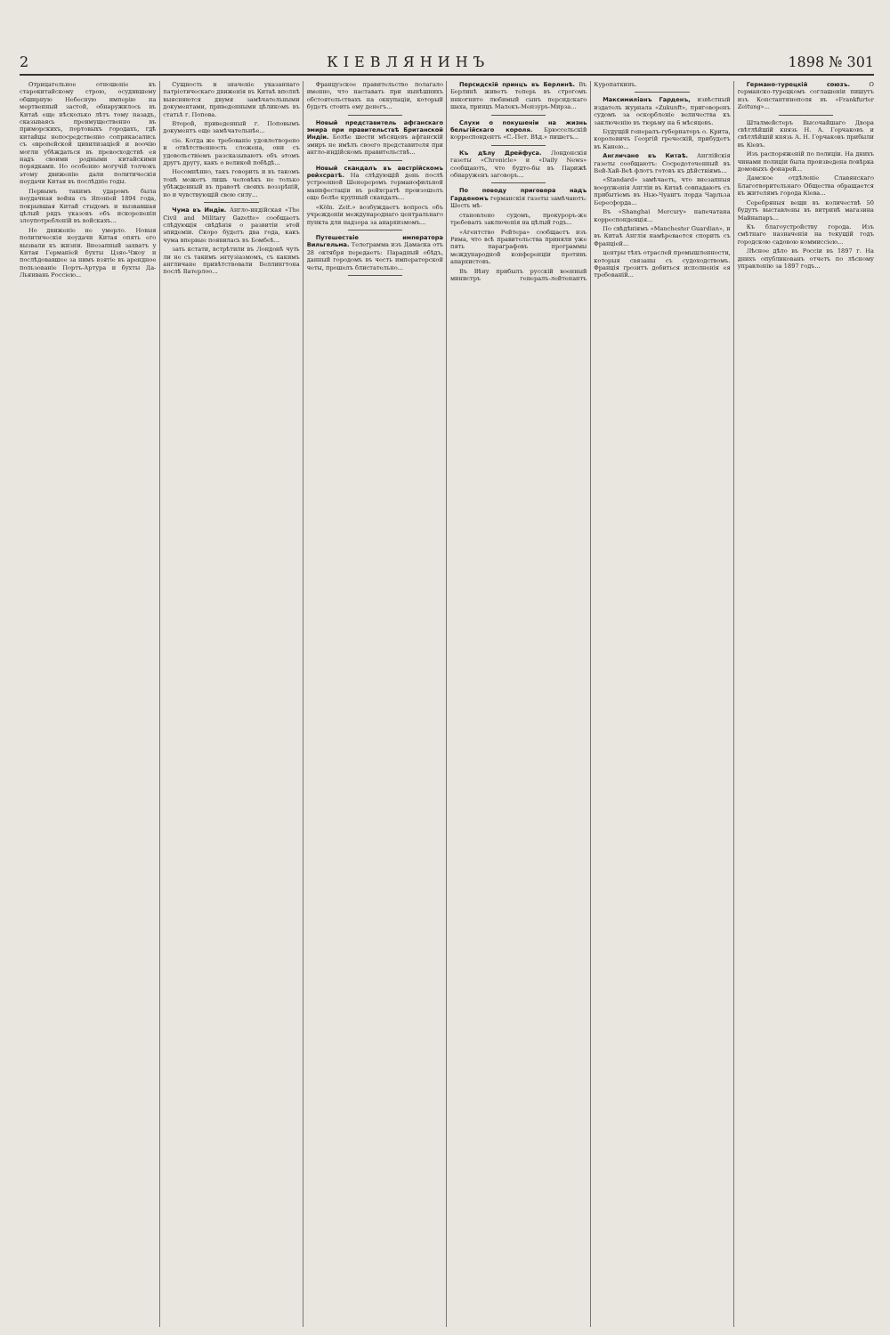2 КІЕВЛЯНИНЪ 1898 № 301
Отрицательное отношеніе къ старокитайскому строю, осудившему обширную Небесную имперію на мертвенный застой, обнаружилось въ Китаѣ еще нѣсколько лѣтъ тому назадъ, сказываясь преимущественно въ приморскихъ, портовыхъ городахъ, гдѣ китайцы непосредственно соприкасались съ европейской цивилизаціей и воочію могли убѣждаться въ превосходствѣ ея надъ своими родными китайскими порядками. Но особенно могучій толчокъ этому движенію дали политическія неудачи Китая въ послѣдніе годы.
Первымъ такимъ ударомъ была неудачная война съ Японіей 1894 года, покрывшая Китай стыдомъ и вызвавшая цѣлый рядъ указовъ объ искорененіи злоупотребленій въ войскахъ...
Но движеніе не умерло. Новыя политическія неудачи Китая опять его вызвали къ жизни. Внезапный захватъ у Китая Германіей бухты Цзяо-Чжоу и послѣдовавшее за нимъ взятіе въ арендное пользованіе Портъ-Артура и бухты Да-Льянвань Россіею...
Сущность и значеніе указаннаго патріотическаго движенія въ Китаѣ вполнѣ выясняются двумя замѣчательными документами, приведенными цѣликомъ въ статьѣ г. Попова.
Второй, приведенный г. Поповымъ документъ еще замѣчательнѣе...
сіе. Когда же требованіе удовлетворено и отвѣтственность сложена, они съ удовольствіемъ разсказываютъ объ этомъ другъ другу, какъ о великой побѣдѣ...
Несомнѣнно, такъ говорить и въ такомъ тонѣ можетъ лишь человѣкъ не только убѣжденный въ правотѣ своихъ воззрѣній, но и чувствующій свою силу...
Чума въ Индіи. Англо-индійская «The Civil and Military Gazette» сообщаетъ слѣдующія свѣдѣнія о развитіи этой эпидеміи. Скоро будетъ два года, какъ чума впервые появилась въ Бомбеѣ...
зать кстати, встрѣтили въ Лондонѣ чуть ли не съ такимъ энтузіазмомъ, съ какимъ англичане привѣтствовали Веллингтона послѣ Ватерлоо...
Французское правительство полагало именно, что наставать при нынѣшнихъ обстоятельствахъ на оккупаціи, который будетъ стоить ему денегъ...
Новый представитель афганскаго эмира при правительствѣ Британской Индіи. Болѣе шести мѣсяцевъ афганскій эмиръ не имѣлъ своего представителя при англо-индійскомъ правительствѣ...
Новый скандалъ въ австрійскомъ рейхсратѣ. На слѣдующій день послѣ устроенной Шенереромъ германофильной манифестаціи въ рейхсратѣ произошелъ еще болѣе крупный скандалъ...
«Köln. Zeit.» возбуждаетъ вопросъ объ учрежденіи международнаго центральнаго пункта для надзора за анархизмомъ...
Путешествіе императора Вильгельма. Телеграмма изъ Дамаска отъ 28 октября передаетъ: Парадный обѣдъ, данный городомъ въ честь императорской четы, прошелъ блистательно...
Персидскій принцъ въ Берлинѣ. Въ Берлинѣ живетъ теперь въ строгомъ инкогнито любимый сынъ персидскаго шаха, принцъ Малекъ-Мензуръ-Мирза...
Слухи о покушеніи на жизнь бельгійскаго короля. Брюссельскій корреспондентъ «С.-Пет. Вѣд.» пишетъ...
Къ дѣлу Дрейфуса. Лондонскія газеты «Chronicle» и «Daily News» сообщаютъ, что будто-бы въ Парижѣ обнаруженъ заговоръ...
По поводу приговора надъ Гарденомъ германскія газеты замѣчаютъ: Шесть мѣ-
становлено судомъ, прокуроръ-же требовалъ заключенія на цѣлый годъ...
«Агентство Рейтера» сообщаетъ изъ Рима, что всѣ правительства приняли уже пять параграфовъ программы международной конференціи противъ анархистовъ.
Въ Вѣну прибылъ русскій военный министръ генералъ-лейтенантъ Куропаткинъ.
Максимиліанъ Гарденъ, извѣстный издатель журнала «Zukunft», приговоренъ судомъ за оскорбленіе величества къ заключенію въ тюрьму на 6 мѣсяцевъ.
Будущій генералъ-губернаторъ о. Крита, королевичъ Георгій греческій, прибудетъ въ Канею...
Англичане въ Китаѣ. Англійскія газеты сообщаютъ: Сосредоточенный въ Вей-Хай-Веѣ флотъ готовъ къ дѣйствіямъ...
«Standard» замѣчаетъ, что внезапныя вооруженія Англіи въ Китаѣ совпадаютъ съ прибытіемъ въ Нью-Чуангъ лорда Чарльза Бересфорда...
Въ «Shanghai Mercury» напечатана корреспонденція...
По свѣдѣніямъ «Manchester Guardian», и въ Китаѣ Англія намѣревается спорить съ Франціей...
центры тѣхъ отраслей промышленности, которыя связаны съ судоходствомъ. Франція грозитъ добиться исполненія ея требованій...
Германо-турецкій союзъ. О германско-турецкомъ соглашеніи пишутъ изъ Константинополя въ «Frankfurter Zeitung»...
Шталмейстеръ Высочайшаго Двора свѣтлѣйшій князь Н. А. Горчаковъ и свѣтлѣйшій князь А. Н. Горчаковъ прибыли въ Кіевъ.
Изъ распоряженій по полиціи. На днихъ чинами полиціи была произведена повѣрка домовыхъ фонарей...
Дамское отдѣленіе Славянскаго Благотворительнаго Общества обращается къ жителямъ города Кіева...
Серебряныя вещи въ количествѣ 50 будутъ выставлены въ витринѣ магазина Майнапаръ...
Къ благоустройству города. Изъ смѣтнаго назначенія на текущій годъ городскою садовою коммиссіею...
Лѣсное дѣло въ Россіи въ 1897 г. На днихъ опубликованъ отчетъ по лѣсному управленію за 1897 годъ...